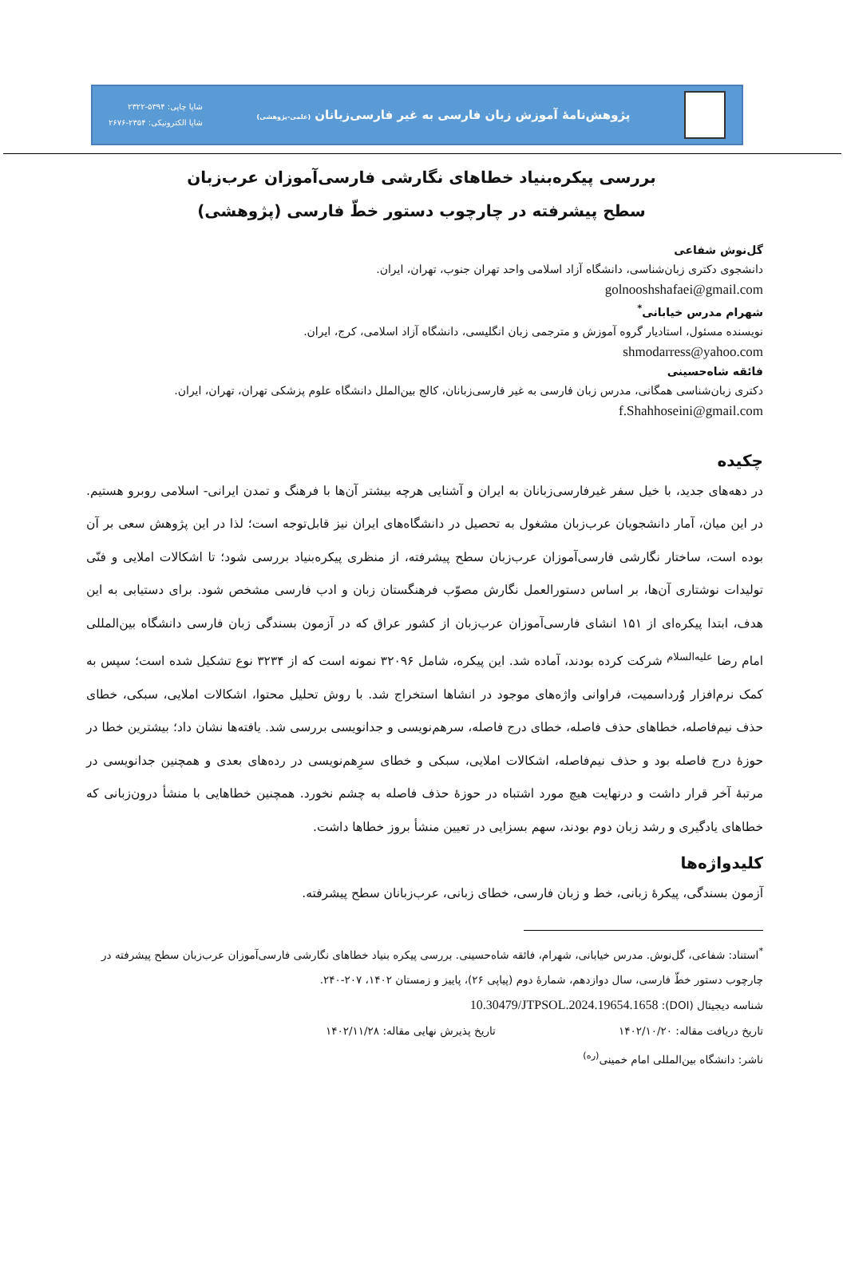پژوهش‌نامهٔ آموزش زبان فارسی به غیر فارسی‌زبانان (علمی-پژوهشی)
شاپا چاپی: ۵۳۹۴-۲۳۲۲
شاپا الکترونیکی: ۲۳۵۴-۲۶۷۶
بررسی پیکره‌بنیاد خطاهای نگارشی فارسی‌آموزان عرب‌زبان
سطح پیشرفته در چارچوب دستور خطّ فارسی (پژوهشی)
گل‌نوش شفاعی
دانشجوی دکتری زبان‌شناسی، دانشگاه آزاد اسلامی واحد تهران جنوب، تهران، ایران.
golnooshshafaei@gmail.com
شهرام مدرس خیابانی<sup>*</sup>
نویسنده مسئول، استادیار گروه آموزش و مترجمی زبان انگلیسی، دانشگاه آزاد اسلامی، کرج، ایران.
shmodarress@yahoo.com
فائقه شاه‌حسینی
دکتری زبان‌شناسی همگانی، مدرس زبان فارسی به غیر فارسی‌زبانان، کالج بین‌الملل دانشگاه علوم پزشکی تهران، تهران، ایران.
f.Shahhoseini@gmail.com
چکیده
در دهه‌های جدید، با خیل سفر غیرفارسی‌زبانان به ایران و آشنایی هرچه بیشتر آن‌ها با فرهنگ و تمدن ایرانی- اسلامی روبرو هستیم. در این میان، آمار دانشجویان عرب‌زبان مشغول به تحصیل در دانشگاه‌های ایران نیز قابل‌توجه است؛ لذا در این پژوهش سعی بر آن بوده است، ساختار نگارشی فارسی‌آموزان عرب‌زبان سطح پیشرفته، از منظری پیکره‌بنیاد بررسی شود؛ تا اشکالات املایی و فنّی تولیدات نوشتاری آن‌ها، بر اساس دستورالعمل نگارش مصوّب فرهنگستان زبان و ادب فارسی مشخص شود. برای دستیابی به این هدف، ابتدا پیکره‌ای از ۱۵۱ انشای فارسی‌آموزان عرب‌زبان از کشور عراق که در آزمون بسندگی زبان فارسی دانشگاه بین‌المللی امام رضا <sup>علیه‌السلام</sup> شرکت کرده بودند، آماده شد. این پیکره، شامل ۳۲۰۹۶ نمونه است که از ۳۲۳۴ نوع تشکیل شده است؛ سپس به کمک نرم‌افزار وُرداسمیت، فراوانی واژه‌های موجود در انشاها استخراج شد. با روش تحلیل محتوا، اشکالات املایی، سبکی، خطای حذف نیم‌فاصله، خطاهای حذف فاصله، خطای درج فاصله، سرهم‌نویسی و جدانویسی بررسی شد. یافته‌ها نشان داد؛ بیشترین خطا در حوزهٔ درج فاصله بود و حذف نیم‌فاصله، اشکالات املایی، سبکی و خطای سرِهم‌نویسی در رده‌های بعدی و همچنین جدانویسی در مرتبهٔ آخر قرار داشت و درنهایت هیچ مورد اشتباه در حوزهٔ حذف فاصله به چشم نخورد. همچنین خطاهایی با منشأ درون‌زبانی که خطاهای یادگیری و رشد زبان دوم بودند، سهم بسزایی در تعیین منشأ بروز خطاها داشت.
کلیدواژه‌ها
آزمون بسندگی، پیکرهٔ زبانی، خط و زبان فارسی، خطای زبانی، عرب‌زبانان سطح پیشرفته.
<sup>*</sup> استناد: شفاعی، گل‌نوش. مدرس خیابانی، شهرام، فائقه شاه‌حسینی. بررسی پیکره بنیاد خطاهای نگارشی فارسی‌آموزان عرب‌زبان سطح پیشرفته در چارچوب دستور خطّ فارسی، سال دوازدهم، شمارهٔ دوم (پیاپی ۲۶)، پاییز و زمستان ۱۴۰۲، ۲۰۷-۲۴۰.
شناسه دیجیتال (DOI): 10.30479/JTPSOL.2024.19654.1658
تاریخ دریافت مقاله: ۱۴۰۲/۱۰/۲۰ تاریخ پذیرش نهایی مقاله: ۱۴۰۲/۱۱/۲۸
ناشر: دانشگاه بین‌المللی امام خمینی<sup>(ره)</sup>